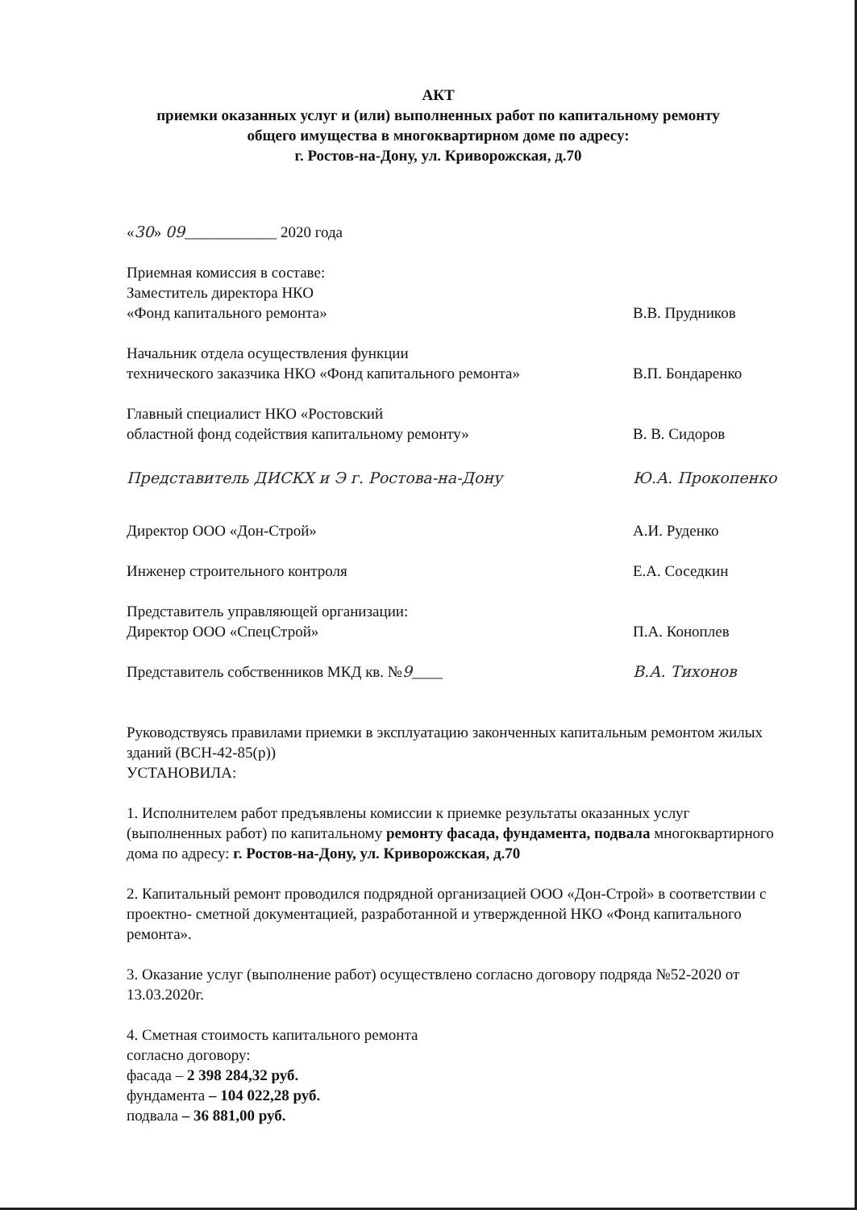АКТ
приемки оказанных услуг и (или) выполненных работ по капитальному ремонту
общего имущества в многоквартирном доме по адресу:
г. Ростов-на-Дону, ул. Криворожская, д.70
«30» 09____________ 2020 года
Приемная комиссия в составе:
Заместитель директора НКО
«Фонд капитального ремонта»
В.В. Прудников
Начальник отдела осуществления функции
технического заказчика НКО «Фонд капитального ремонта»
В.П. Бондаренко
Главный специалист НКО «Ростовский
областной фонд содействия капитальному ремонту»
В. В. Сидоров
Представитель ДИСКХ и Э г. Ростова-на-Дону
Ю.А. Прокопенко
Директор ООО «Дон-Строй»
А.И. Руденко
Инженер строительного контроля
Е.А. Соседкин
Представитель управляющей организации:
Директор ООО «СпецСтрой»
П.А. Коноплев
Представитель собственников МКД кв. №9____
В.А. Тихонов
Руководствуясь правилами приемки в эксплуатацию законченных капитальным ремонтом жилых зданий (ВСН-42-85(р))
УСТАНОВИЛА:
1. Исполнителем работ предъявлены комиссии к приемке результаты оказанных услуг (выполненных работ) по капитальному ремонту фасада, фундамента, подвала многоквартирного дома по адресу: г. Ростов-на-Дону, ул. Криворожская, д.70
2. Капитальный ремонт проводился подрядной организацией ООО «Дон-Строй» в соответствии с проектно- сметной документацией, разработанной и утвержденной НКО «Фонд капитального ремонта».
3. Оказание услуг (выполнение работ) осуществлено согласно договору подряда №52-2020 от 13.03.2020г.
4. Сметная стоимость капитального ремонта
согласно договору:
фасада – 2 398 284,32 руб.
фундамента – 104 022,28 руб.
подвала – 36 881,00 руб.